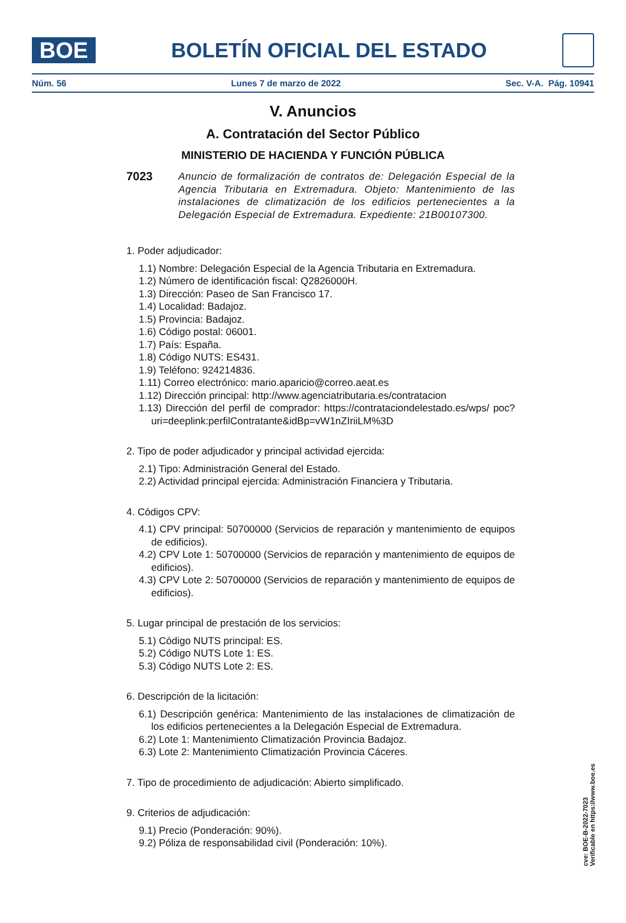BOE
BOLETÍN OFICIAL DEL ESTADO
Núm. 56 Lunes 7 de marzo de 2022 Sec. V-A. Pág. 10941
V. Anuncios
A. Contratación del Sector Público
MINISTERIO DE HACIENDA Y FUNCIÓN PÚBLICA
7023 Anuncio de formalización de contratos de: Delegación Especial de la Agencia Tributaria en Extremadura. Objeto: Mantenimiento de las instalaciones de climatización de los edificios pertenecientes a la Delegación Especial de Extremadura. Expediente: 21B00107300.
1. Poder adjudicador:
1.1) Nombre: Delegación Especial de la Agencia Tributaria en Extremadura.
1.2) Número de identificación fiscal: Q2826000H.
1.3) Dirección: Paseo de San Francisco 17.
1.4) Localidad: Badajoz.
1.5) Provincia: Badajoz.
1.6) Código postal: 06001.
1.7) País: España.
1.8) Código NUTS: ES431.
1.9) Teléfono: 924214836.
1.11) Correo electrónico: mario.aparicio@correo.aeat.es
1.12) Dirección principal: http://www.agenciatributaria.es/contratacion
1.13) Dirección del perfil de comprador: https://contrataciondelestado.es/wps/ poc?uri=deeplink:perfilContratante&idBp=vW1nZIriiLM%3D
2. Tipo de poder adjudicador y principal actividad ejercida:
2.1) Tipo: Administración General del Estado.
2.2) Actividad principal ejercida: Administración Financiera y Tributaria.
4. Códigos CPV:
4.1) CPV principal: 50700000 (Servicios de reparación y mantenimiento de equipos de edificios).
4.2) CPV Lote 1: 50700000 (Servicios de reparación y mantenimiento de equipos de edificios).
4.3) CPV Lote 2: 50700000 (Servicios de reparación y mantenimiento de equipos de edificios).
5. Lugar principal de prestación de los servicios:
5.1) Código NUTS principal: ES.
5.2) Código NUTS Lote 1: ES.
5.3) Código NUTS Lote 2: ES.
6. Descripción de la licitación:
6.1) Descripción genérica: Mantenimiento de las instalaciones de climatización de los edificios pertenecientes a la Delegación Especial de Extremadura.
6.2) Lote 1: Mantenimiento Climatización Provincia Badajoz.
6.3) Lote 2: Mantenimiento Climatización Provincia Cáceres.
7. Tipo de procedimiento de adjudicación: Abierto simplificado.
9. Criterios de adjudicación:
9.1) Precio (Ponderación: 90%).
9.2) Póliza de responsabilidad civil (Ponderación: 10%).
cve: BOE-B-2022-7023
Verificable en https://www.boe.es